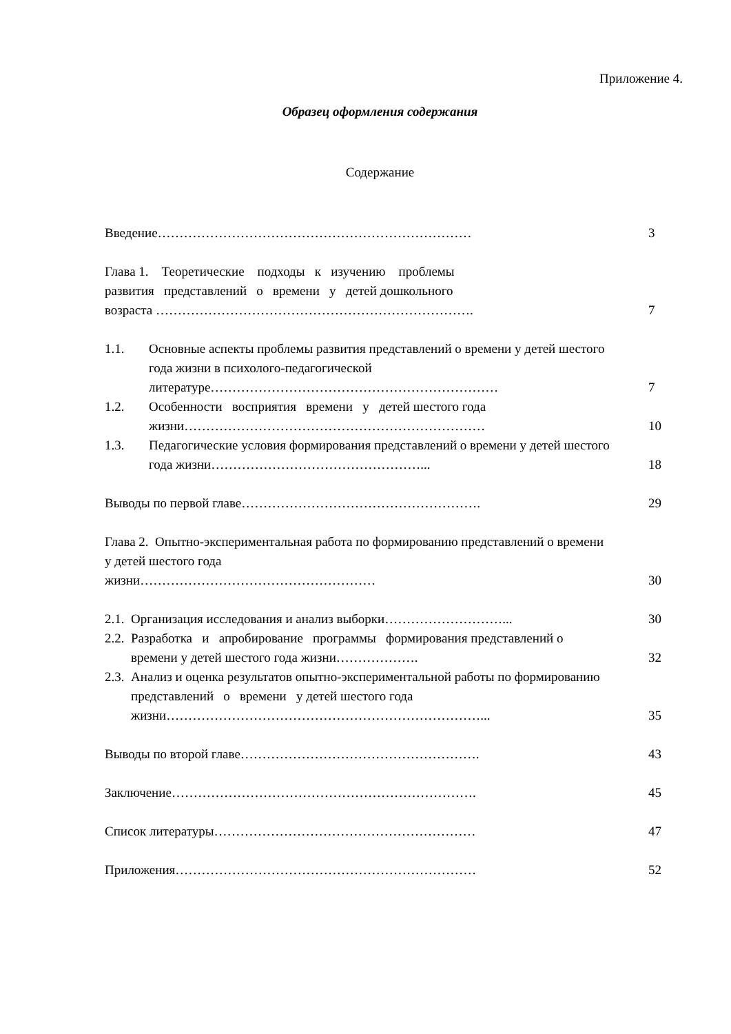Приложение 4.
Образец оформления содержания
Содержание
Введение………………………………………………………………
3
Глава 1. Теоретические подходы к изучению проблемы
развития представлений о времени у детей дошкольного
возраста ……………………………………………………………….
7
1.1. Основные аспекты проблемы развития представлений о времени у детей шестого года жизни в психолого-педагогической литературе…………………………………………………………
7
1.2. Особенности восприятия времени у детей шестого года жизни……………………………………………………………
10
1.3. Педагогические условия формирования представлений о времени у детей шестого года жизни…………………………………………...
18
Выводы по первой главе……………………………………………….
29
Глава 2. Опытно-экспериментальная работа по формированию представлений о времени у детей шестого года
жизни………………………………………………
30
2.1.
Организация исследования и анализ выборки………………………...
30
2.2.
Разработка и апробирование программы формирования представлений о времени у детей шестого года жизни……………….
32
2.3.
Анализ и оценка результатов опытно-экспериментальной работы по формированию представлений о времени у детей шестого года жизни………………………………………………………………...
35
Выводы по второй главе……………………………………………….
43
Заключение…………………………………………………………….
45
Список литературы……………………………………………………
47
Приложения……………………………………………………………
52